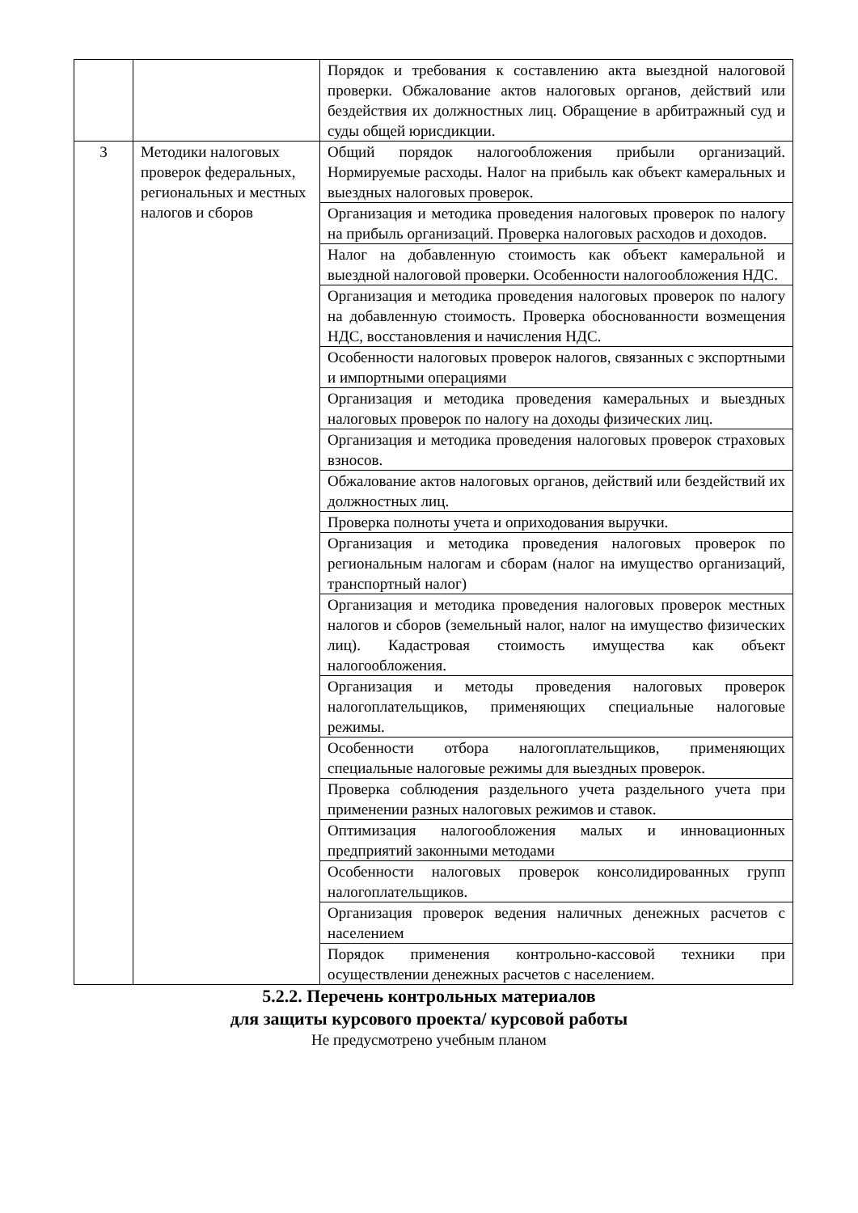| | | Порядок и требования к составлению акта выездной налоговой проверки. Обжалование актов налоговых органов, действий или бездействия их должностных лиц. Обращение в арбитражный суд и суды общей юрисдикции. |
| 3 | Методики налоговых проверок федеральных, региональных и местных налогов и сборов | Общий порядок налогообложения прибыли организаций. Нормируемые расходы. Налог на прибыль как объект камеральных и выездных налоговых проверок. |
| | | Организация и методика проведения налоговых проверок по налогу на прибыль организаций. Проверка налоговых расходов и доходов. |
| | | Налог на добавленную стоимость как объект камеральной и выездной налоговой проверки. Особенности налогообложения НДС. |
| | | Организация и методика проведения налоговых проверок по налогу на добавленную стоимость. Проверка обоснованности возмещения НДС, восстановления и начисления НДС. |
| | | Особенности налоговых проверок налогов, связанных с экспортными и импортными операциями |
| | | Организация и методика проведения камеральных и выездных налоговых проверок по налогу на доходы физических лиц. |
| | | Организация и методика проведения налоговых проверок страховых взносов. |
| | | Обжалование актов налоговых органов, действий или бездействий их должностных лиц. |
| | | Проверка полноты учета и оприходования выручки. |
| | | Организация и методика проведения налоговых проверок по региональным налогам и сборам (налог на имущество организаций, транспортный налог) |
| | | Организация и методика проведения налоговых проверок местных налогов и сборов (земельный налог, налог на имущество физических лиц). Кадастровая стоимость имущества как объект налогообложения. |
| | | Организация и методы проведения налоговых проверок налогоплательщиков, применяющих специальные налоговые режимы. |
| | | Особенности отбора налогоплательщиков, применяющих специальные налоговые режимы для выездных проверок. |
| | | Проверка соблюдения раздельного учета раздельного учета при применении разных налоговых режимов и ставок. |
| | | Оптимизация налогообложения малых и инновационных предприятий законными методами |
| | | Особенности налоговых проверок консолидированных групп налогоплательщиков. |
| | | Организация проверок ведения наличных денежных расчетов с населением |
| | | Порядок применения контрольно-кассовой техники при осуществлении денежных расчетов с населением. |
5.2.2. Перечень контрольных материалов
для защиты курсового проекта/ курсовой работы
Не предусмотрено учебным планом